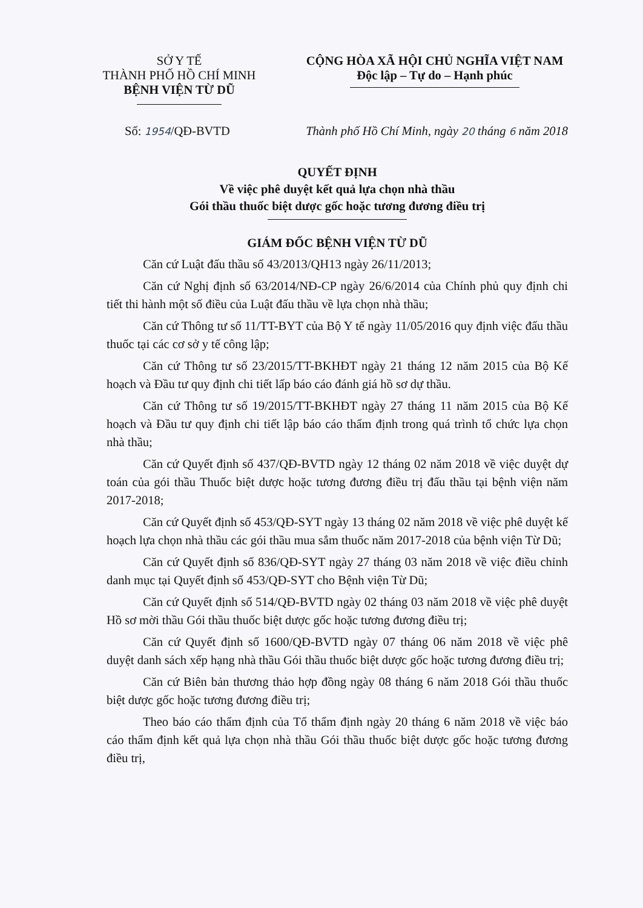SỞ Y TẾ
THÀNH PHỐ HỒ CHÍ MINH
BỆNH VIỆN TỪ DŨ
CỘNG HÒA XÃ HỘI CHỦ NGHĨA VIỆT NAM
Độc lập – Tự do – Hạnh phúc
Số: 1954/QĐ-BVTD Thành phố Hồ Chí Minh, ngày 20 tháng 6 năm 2018
QUYẾT ĐỊNH
Về việc phê duyệt kết quả lựa chọn nhà thầu
Gói thầu thuốc biệt dược gốc hoặc tương đương điều trị
GIÁM ĐỐC BỆNH VIỆN TỪ DŨ
Căn cứ Luật đấu thầu số 43/2013/QH13 ngày 26/11/2013;
Căn cứ Nghị định số 63/2014/NĐ-CP ngày 26/6/2014 của Chính phủ quy định chi tiết thi hành một số điều của Luật đấu thầu về lựa chọn nhà thầu;
Căn cứ Thông tư số 11/TT-BYT của Bộ Y tế ngày 11/05/2016 quy định việc đấu thầu thuốc tại các cơ sở y tế công lập;
Căn cứ Thông tư số 23/2015/TT-BKHĐT ngày 21 tháng 12 năm 2015 của Bộ Kế hoạch và Đầu tư quy định chi tiết lấp báo cáo đánh giá hồ sơ dự thầu.
Căn cứ Thông tư số 19/2015/TT-BKHĐT ngày 27 tháng 11 năm 2015 của Bộ Kế hoạch và Đầu tư quy định chi tiết lập báo cáo thẩm định trong quá trình tổ chức lựa chọn nhà thầu;
Căn cứ Quyết định số 437/QĐ-BVTD ngày 12 tháng 02 năm 2018 về việc duyệt dự toán của gói thầu Thuốc biệt dược hoặc tương đương điều trị đấu thầu tại bệnh viện năm 2017-2018;
Căn cứ Quyết định số 453/QĐ-SYT ngày 13 tháng 02 năm 2018 về việc phê duyệt kế hoạch lựa chọn nhà thầu các gói thầu mua sắm thuốc năm 2017-2018 của bệnh viện Từ Dũ;
Căn cứ Quyết định số 836/QĐ-SYT ngày 27 tháng 03 năm 2018 về việc điều chỉnh danh mục tại Quyết định số 453/QĐ-SYT cho Bệnh viện Từ Dũ;
Căn cứ Quyết định số 514/QĐ-BVTD ngày 02 tháng 03 năm 2018 về việc phê duyệt Hồ sơ mời thầu Gói thầu thuốc biệt dược gốc hoặc tương đương điều trị;
Căn cứ Quyết định số 1600/QĐ-BVTD ngày 07 tháng 06 năm 2018 về việc phê duyệt danh sách xếp hạng nhà thầu Gói thầu thuốc biệt dược gốc hoặc tương đương điều trị;
Căn cứ Biên bản thương thảo hợp đồng ngày 08 tháng 6 năm 2018 Gói thầu thuốc biệt dược gốc hoặc tương đương điều trị;
Theo báo cáo thẩm định của Tổ thẩm định ngày 20 tháng 6 năm 2018 về việc báo cáo thẩm định kết quả lựa chọn nhà thầu Gói thầu thuốc biệt dược gốc hoặc tương đương điều trị,